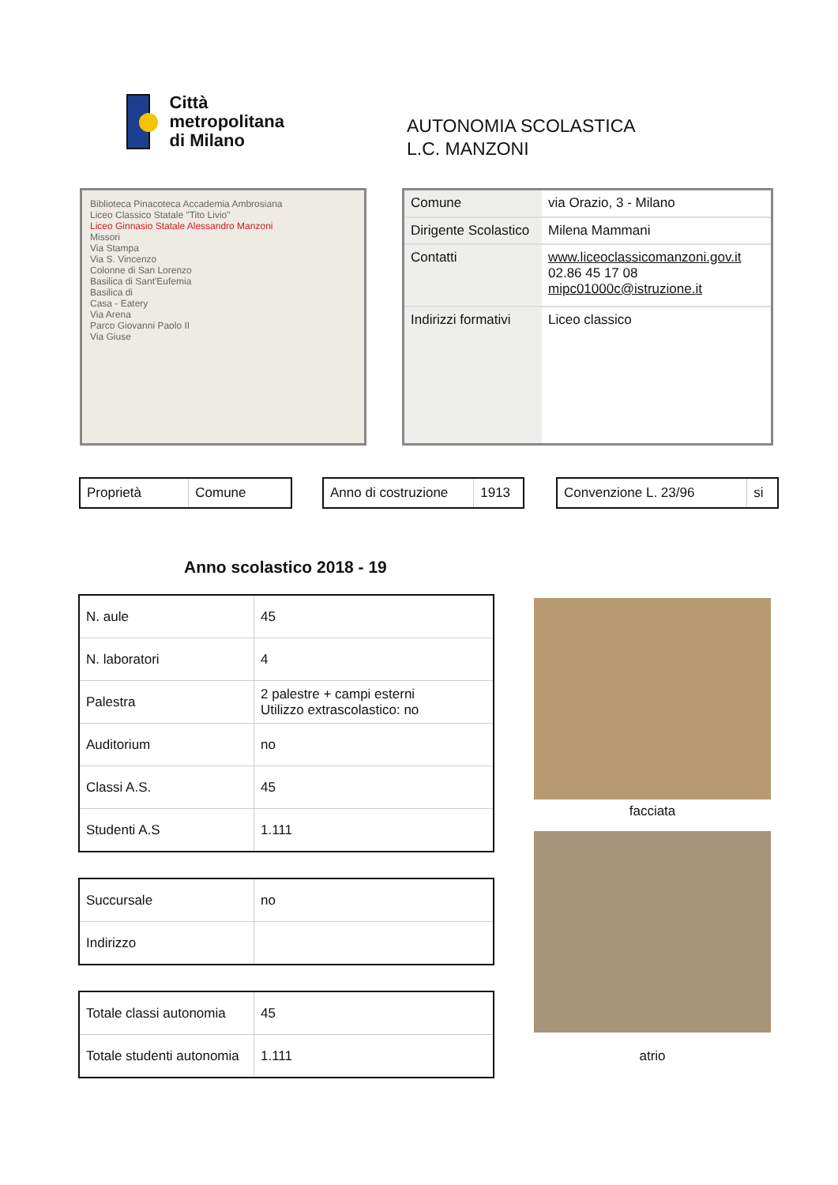Città
metropolitana
di Milano
AUTONOMIA SCOLASTICA
L.C. MANZONI
Biblioteca Pinacoteca Accademia Ambrosiana
Liceo Classico Statale "Tito Livio"
Liceo Ginnasio Statale Alessandro Manzoni
Missori
Via Stampa
Via S. Vincenzo
Colonne di San Lorenzo
Basilica di Sant'Eufemia
Basilica di
Casa - Eatery
Via Arena
Parco Giovanni Paolo II
Via Giuse
| Comune | via Orazio, 3 - Milano |
| Dirigente Scolastico | Milena Mammani |
| Contatti | www.liceoclassicomanzoni.gov.it 02.86 45 17 08 mipc01000c@istruzione.it |
| Indirizzi formativi | Liceo classico |
| Proprietà | Comune |
| Anno di costruzione | 1913 |
| Convenzione L. 23/96 | si |
Anno scolastico 2018 - 19
| N. aule | 45 |
| N. laboratori | 4 |
| Palestra | 2 palestre + campi esterni Utilizzo extrascolastico: no |
| Auditorium | no |
| Classi A.S. | 45 |
| Studenti A.S | 1.111 |
| Succursale | no |
| Indirizzo | |
| Totale classi autonomia | 45 |
| Totale studenti autonomia | 1.111 |
facciata
atrio